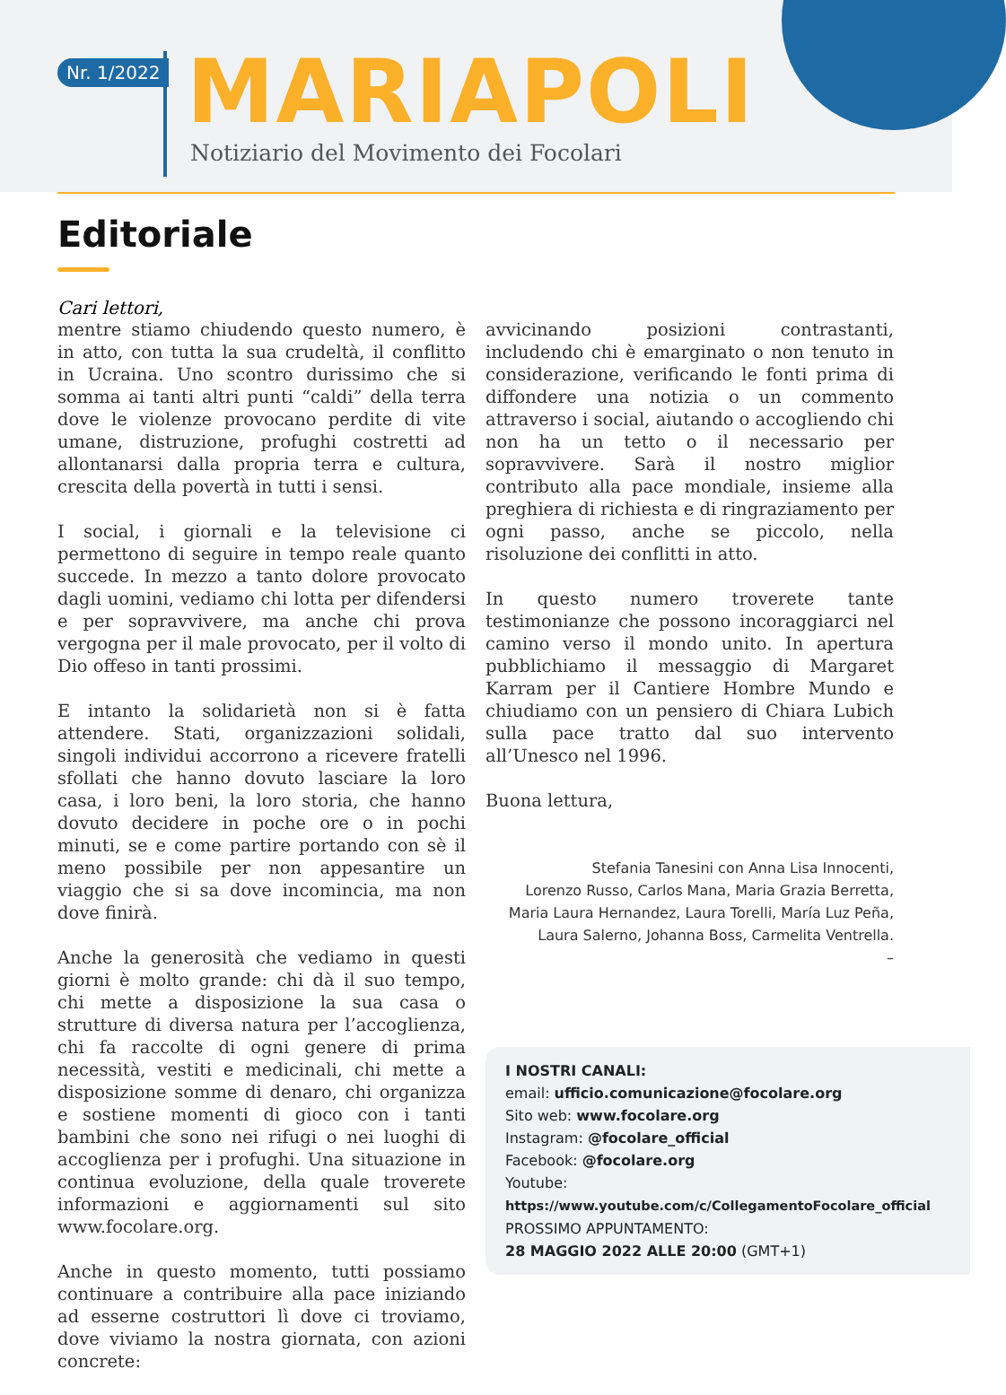Nr. 1/2022 MARIAPOLI
Notiziario del Movimento dei Focolari
Editoriale
Cari lettori,
mentre stiamo chiudendo questo numero, è in atto, con tutta la sua crudeltà, il conflitto in Ucraina. Uno scontro durissimo che si somma ai tanti altri punti “caldi” della terra dove le violenze provocano perdite di vite umane, distruzione, profughi costretti ad allontanarsi dalla propria terra e cultura, crescita della povertà in tutti i sensi.
I social, i giornali e la televisione ci permettono di seguire in tempo reale quanto succede. In mezzo a tanto dolore provocato dagli uomini, vediamo chi lotta per difendersi e per sopravvivere, ma anche chi prova vergogna per il male provocato, per il volto di Dio offeso in tanti prossimi.
E intanto la solidarietà non si è fatta attendere. Stati, organizzazioni solidali, singoli individui accorrono a ricevere fratelli sfollati che hanno dovuto lasciare la loro casa, i loro beni, la loro storia, che hanno dovuto decidere in poche ore o in pochi minuti, se e come partire portando con sè il meno possibile per non appesantire un viaggio che si sa dove incomincia, ma non dove finirà.
Anche la generosità che vediamo in questi giorni è molto grande: chi dà il suo tempo, chi mette a disposizione la sua casa o strutture di diversa natura per l’accoglienza, chi fa raccolte di ogni genere di prima necessità, vestiti e medicinali, chi mette a disposizione somme di denaro, chi organizza e sostiene momenti di gioco con i tanti bambini che sono nei rifugi o nei luoghi di accoglienza per i profughi. Una situazione in continua evoluzione, della quale troverete informazioni e aggiornamenti sul sito www.focolare.org.
Anche in questo momento, tutti possiamo continuare a contribuire alla pace iniziando ad esserne costruttori lì dove ci troviamo, dove viviamo la nostra giornata, con azioni concrete:
avvicinando posizioni contrastanti, includendo chi è emarginato o non tenuto in considerazione, verificando le fonti prima di diffondere una notizia o un commento attraverso i social, aiutando o accogliendo chi non ha un tetto o il necessario per sopravvivere. Sarà il nostro miglior contributo alla pace mondiale, insieme alla preghiera di richiesta e di ringraziamento per ogni passo, anche se piccolo, nella risoluzione dei conflitti in atto.
In questo numero troverete tante testimonianze che possono incoraggiarci nel camino verso il mondo unito. In apertura pubblichiamo il messaggio di Margaret Karram per il Cantiere Hombre Mundo e chiudiamo con un pensiero di Chiara Lubich sulla pace tratto dal suo intervento all’Unesco nel 1996.
Buona lettura,
Stefania Tanesini con Anna Lisa Innocenti,
Lorenzo Russo, Carlos Mana, Maria Grazia Berretta,
Maria Laura Hernandez, Laura Torelli, María Luz Peña,
Laura Salerno, Johanna Boss, Carmelita Ventrella.
–
I NOSTRI CANALI:
email: ufficio.comunicazione@focolare.org
Sito web: www.focolare.org
Instagram: @focolare_official
Facebook: @focolare.org
Youtube:
https://www.youtube.com/c/CollegamentoFocolare_official
PROSSIMO APPUNTAMENTO:
28 MAGGIO 2022 ALLE 20:00 (GMT+1)